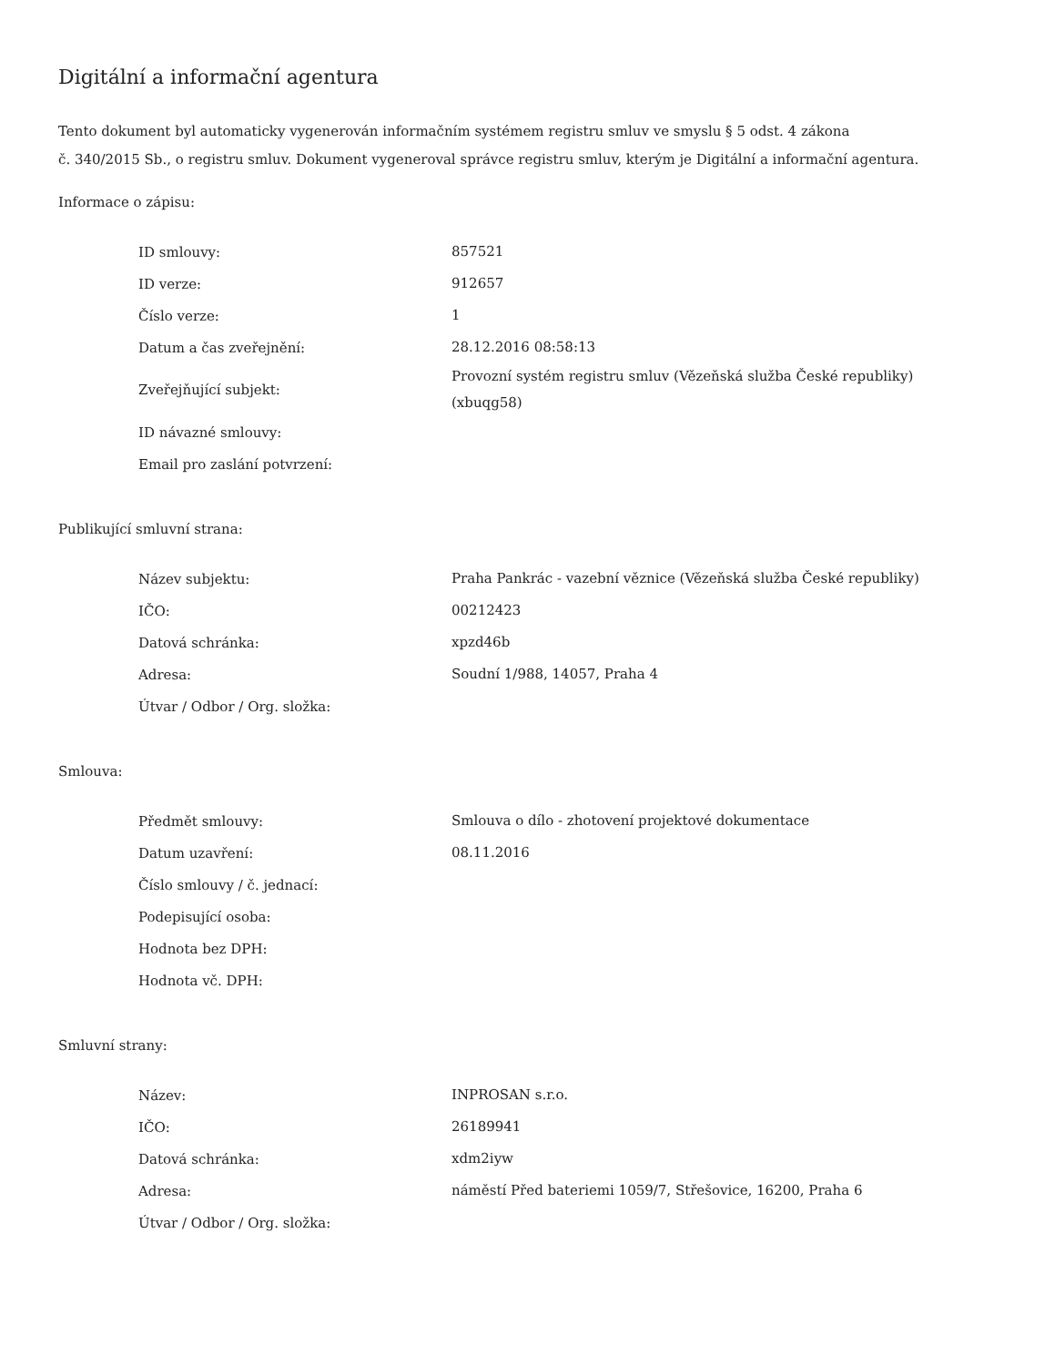Digitální a informační agentura
Tento dokument byl automaticky vygenerován informačním systémem registru smluv ve smyslu § 5 odst. 4 zákona
č. 340/2015 Sb., o registru smluv. Dokument vygeneroval správce registru smluv, kterým je Digitální a informační agentura.
Informace o zápisu:
| ID smlouvy: | 857521 |
| ID verze: | 912657 |
| Číslo verze: | 1 |
| Datum a čas zveřejnění: | 28.12.2016 08:58:13 |
| Zveřejňující subjekt: | Provozní systém registru smluv (Vězeňská služba České republiky) (xbuqg58) |
| ID návazné smlouvy: | |
| Email pro zaslání potvrzení: | |
Publikující smluvní strana:
| Název subjektu: | Praha Pankrác - vazební věznice (Vězeňská služba České republiky) |
| IČO: | 00212423 |
| Datová schránka: | xpzd46b |
| Adresa: | Soudní 1/988, 14057, Praha 4 |
| Útvar / Odbor / Org. složka: | |
Smlouva:
| Předmět smlouvy: | Smlouva o dílo - zhotovení projektové dokumentace |
| Datum uzavření: | 08.11.2016 |
| Číslo smlouvy / č. jednací: | |
| Podepisující osoba: | |
| Hodnota bez DPH: | |
| Hodnota vč. DPH: | |
Smluvní strany:
| Název: | INPROSAN s.r.o. |
| IČO: | 26189941 |
| Datová schránka: | xdm2iyw |
| Adresa: | náměstí Před bateriemi 1059/7, Střešovice, 16200, Praha 6 |
| Útvar / Odbor / Org. složka: | |